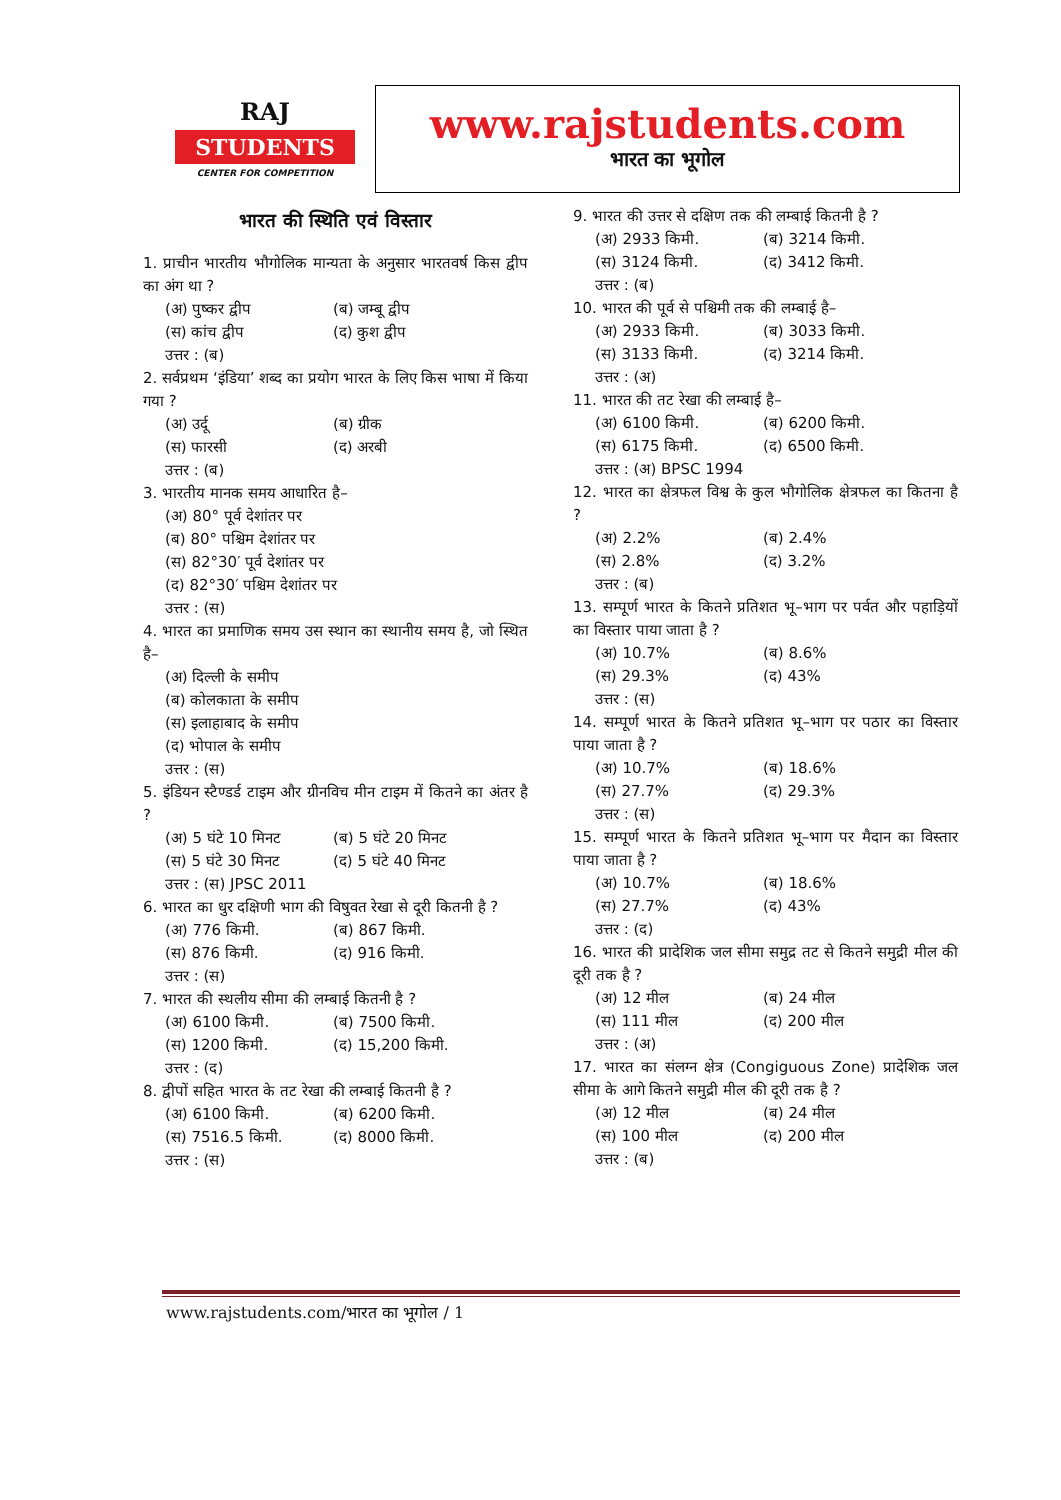RAJ
STUDENTS
CENTER FOR COMPETITION
www.rajstudents.com
भारत का भूगोल
भारत की स्थिति एवं विस्तार
1. प्राचीन भारतीय भौगोलिक मान्यता के अनुसार भारतवर्ष किस द्वीप का अंग था ?
(अ) पुष्कर द्वीप (ब) जम्बू द्वीप
(स) कांच द्वीप (द) कुश द्वीप
उत्तर : (ब)
2. सर्वप्रथम ‘इंडिया’ शब्द का प्रयोग भारत के लिए किस भाषा में किया गया ?
(अ) उर्दू (ब) ग्रीक
(स) फारसी (द) अरबी
उत्तर : (ब)
3. भारतीय मानक समय आधारित है–
(अ) 80° पूर्व देशांतर पर
(ब) 80° पश्चिम देशांतर पर
(स) 82°30′ पूर्व देशांतर पर
(द) 82°30′ पश्चिम देशांतर पर
उत्तर : (स)
4. भारत का प्रमाणिक समय उस स्थान का स्थानीय समय है, जो स्थित है–
(अ) दिल्ली के समीप
(ब) कोलकाता के समीप
(स) इलाहाबाद के समीप
(द) भोपाल के समीप
उत्तर : (स)
5. इंडियन स्टैण्डर्ड टाइम और ग्रीनविच मीन टाइम में कितने का अंतर है ?
(अ) 5 घंटे 10 मिनट (ब) 5 घंटे 20 मिनट
(स) 5 घंटे 30 मिनट (द) 5 घंटे 40 मिनट
उत्तर : (स) JPSC 2011
6. भारत का धुर दक्षिणी भाग की विषुवत रेखा से दूरी कितनी है ?
(अ) 776 किमी. (ब) 867 किमी.
(स) 876 किमी. (द) 916 किमी.
उत्तर : (स)
7. भारत की स्थलीय सीमा की लम्बाई कितनी है ?
(अ) 6100 किमी. (ब) 7500 किमी.
(स) 1200 किमी. (द) 15,200 किमी.
उत्तर : (द)
8. द्वीपों सहित भारत के तट रेखा की लम्बाई कितनी है ?
(अ) 6100 किमी. (ब) 6200 किमी.
(स) 7516.5 किमी. (द) 8000 किमी.
उत्तर : (स)
9. भारत की उत्तर से दक्षिण तक की लम्बाई कितनी है ?
(अ) 2933 किमी. (ब) 3214 किमी.
(स) 3124 किमी. (द) 3412 किमी.
उत्तर : (ब)
10. भारत की पूर्व से पश्चिमी तक की लम्बाई है–
(अ) 2933 किमी. (ब) 3033 किमी.
(स) 3133 किमी. (द) 3214 किमी.
उत्तर : (अ)
11. भारत की तट रेखा की लम्बाई है–
(अ) 6100 किमी. (ब) 6200 किमी.
(स) 6175 किमी. (द) 6500 किमी.
उत्तर : (अ) BPSC 1994
12. भारत का क्षेत्रफल विश्व के कुल भौगोलिक क्षेत्रफल का कितना है ?
(अ) 2.2% (ब) 2.4%
(स) 2.8% (द) 3.2%
उत्तर : (ब)
13. सम्पूर्ण भारत के कितने प्रतिशत भू–भाग पर पर्वत और पहाड़ियों का विस्तार पाया जाता है ?
(अ) 10.7% (ब) 8.6%
(स) 29.3% (द) 43%
उत्तर : (स)
14. सम्पूर्ण भारत के कितने प्रतिशत भू–भाग पर पठार का विस्तार पाया जाता है ?
(अ) 10.7% (ब) 18.6%
(स) 27.7% (द) 29.3%
उत्तर : (स)
15. सम्पूर्ण भारत के कितने प्रतिशत भू–भाग पर मैदान का विस्तार पाया जाता है ?
(अ) 10.7% (ब) 18.6%
(स) 27.7% (द) 43%
उत्तर : (द)
16. भारत की प्रादेशिक जल सीमा समुद्र तट से कितने समुद्री मील की दूरी तक है ?
(अ) 12 मील (ब) 24 मील
(स) 111 मील (द) 200 मील
उत्तर : (अ)
17. भारत का संलग्न क्षेत्र (Congiguous Zone) प्रादेशिक जल सीमा के आगे कितने समुद्री मील की दूरी तक है ?
(अ) 12 मील (ब) 24 मील
(स) 100 मील (द) 200 मील
उत्तर : (ब)
www.rajstudents.com/भारत का भूगोल / 1